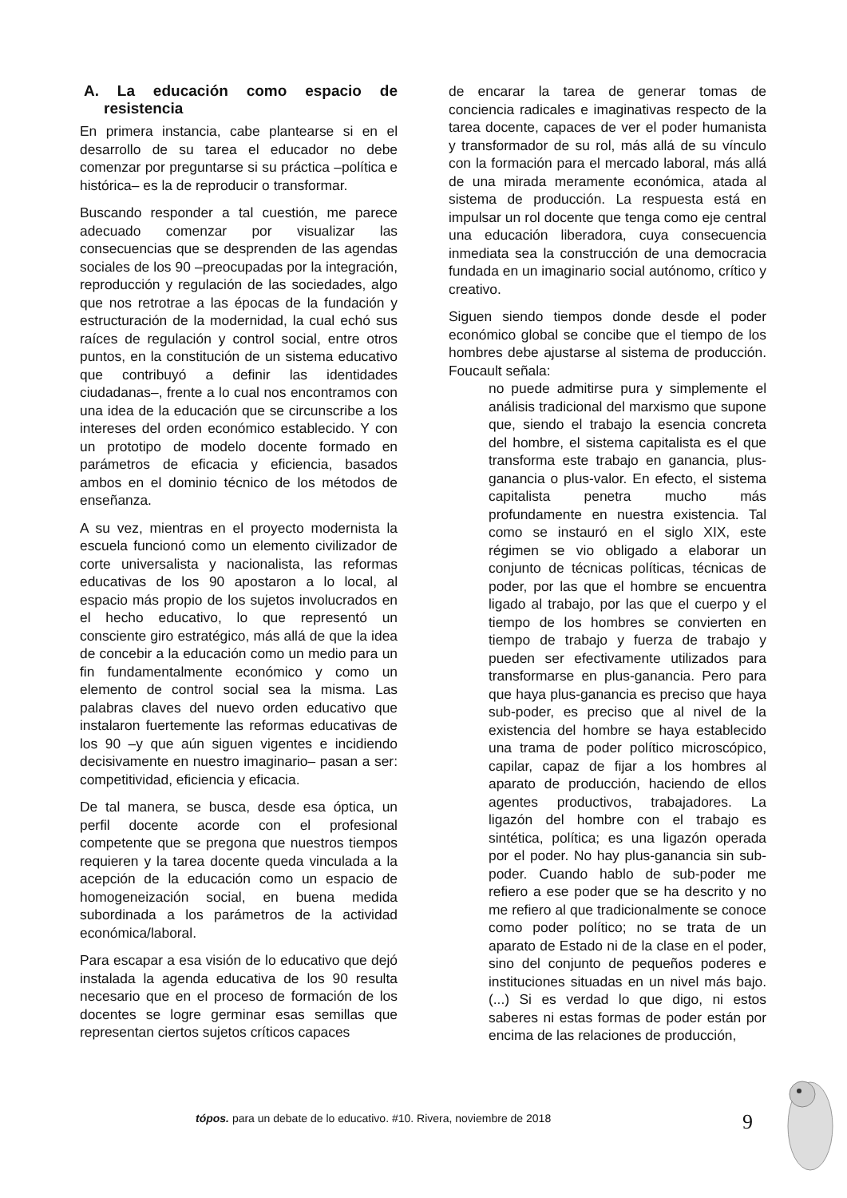A. La educación como espacio de resistencia
En primera instancia, cabe plantearse si en el desarrollo de su tarea el educador no debe comenzar por preguntarse si su práctica –política e histórica– es la de reproducir o transformar.
Buscando responder a tal cuestión, me parece adecuado comenzar por visualizar las consecuencias que se desprenden de las agendas sociales de los 90 –preocupadas por la integración, reproducción y regulación de las sociedades, algo que nos retrotrae a las épocas de la fundación y estructuración de la modernidad, la cual echó sus raíces de regulación y control social, entre otros puntos, en la constitución de un sistema educativo que contribuyó a definir las identidades ciudadanas–, frente a lo cual nos encontramos con una idea de la educación que se circunscribe a los intereses del orden económico establecido. Y con un prototipo de modelo docente formado en parámetros de eficacia y eficiencia, basados ambos en el dominio técnico de los métodos de enseñanza.
A su vez, mientras en el proyecto modernista la escuela funcionó como un elemento civilizador de corte universalista y nacionalista, las reformas educativas de los 90 apostaron a lo local, al espacio más propio de los sujetos involucrados en el hecho educativo, lo que representó un consciente giro estratégico, más allá de que la idea de concebir a la educación como un medio para un fin fundamentalmente económico y como un elemento de control social sea la misma. Las palabras claves del nuevo orden educativo que instalaron fuertemente las reformas educativas de los 90 –y que aún siguen vigentes e incidiendo decisivamente en nuestro imaginario– pasan a ser: competitividad, eficiencia y eficacia.
De tal manera, se busca, desde esa óptica, un perfil docente acorde con el profesional competente que se pregona que nuestros tiempos requieren y la tarea docente queda vinculada a la acepción de la educación como un espacio de homogeneización social, en buena medida subordinada a los parámetros de la actividad económica/laboral.
Para escapar a esa visión de lo educativo que dejó instalada la agenda educativa de los 90 resulta necesario que en el proceso de formación de los docentes se logre germinar esas semillas que representan ciertos sujetos críticos capaces
de encarar la tarea de generar tomas de conciencia radicales e imaginativas respecto de la tarea docente, capaces de ver el poder humanista y transformador de su rol, más allá de su vínculo con la formación para el mercado laboral, más allá de una mirada meramente económica, atada al sistema de producción. La respuesta está en impulsar un rol docente que tenga como eje central una educación liberadora, cuya consecuencia inmediata sea la construcción de una democracia fundada en un imaginario social autónomo, crítico y creativo.
Siguen siendo tiempos donde desde el poder económico global se concibe que el tiempo de los hombres debe ajustarse al sistema de producción. Foucault señala:
no puede admitirse pura y simplemente el análisis tradicional del marxismo que supone que, siendo el trabajo la esencia concreta del hombre, el sistema capitalista es el que transforma este trabajo en ganancia, plus-ganancia o plus-valor. En efecto, el sistema capitalista penetra mucho más profundamente en nuestra existencia. Tal como se instauró en el siglo XIX, este régimen se vio obligado a elaborar un conjunto de técnicas políticas, técnicas de poder, por las que el hombre se encuentra ligado al trabajo, por las que el cuerpo y el tiempo de los hombres se convierten en tiempo de trabajo y fuerza de trabajo y pueden ser efectivamente utilizados para transformarse en plus-ganancia. Pero para que haya plus-ganancia es preciso que haya sub-poder, es preciso que al nivel de la existencia del hombre se haya establecido una trama de poder político microscópico, capilar, capaz de fijar a los hombres al aparato de producción, haciendo de ellos agentes productivos, trabajadores. La ligazón del hombre con el trabajo es sintética, política; es una ligazón operada por el poder. No hay plus-ganancia sin sub-poder. Cuando hablo de sub-poder me refiero a ese poder que se ha descrito y no me refiero al que tradicionalmente se conoce como poder político; no se trata de un aparato de Estado ni de la clase en el poder, sino del conjunto de pequeños poderes e instituciones situadas en un nivel más bajo. (...) Si es verdad lo que digo, ni estos saberes ni estas formas de poder están por encima de las relaciones de producción,
tópos. para un debate de lo educativo. #10. Rivera, noviembre de 2018
9